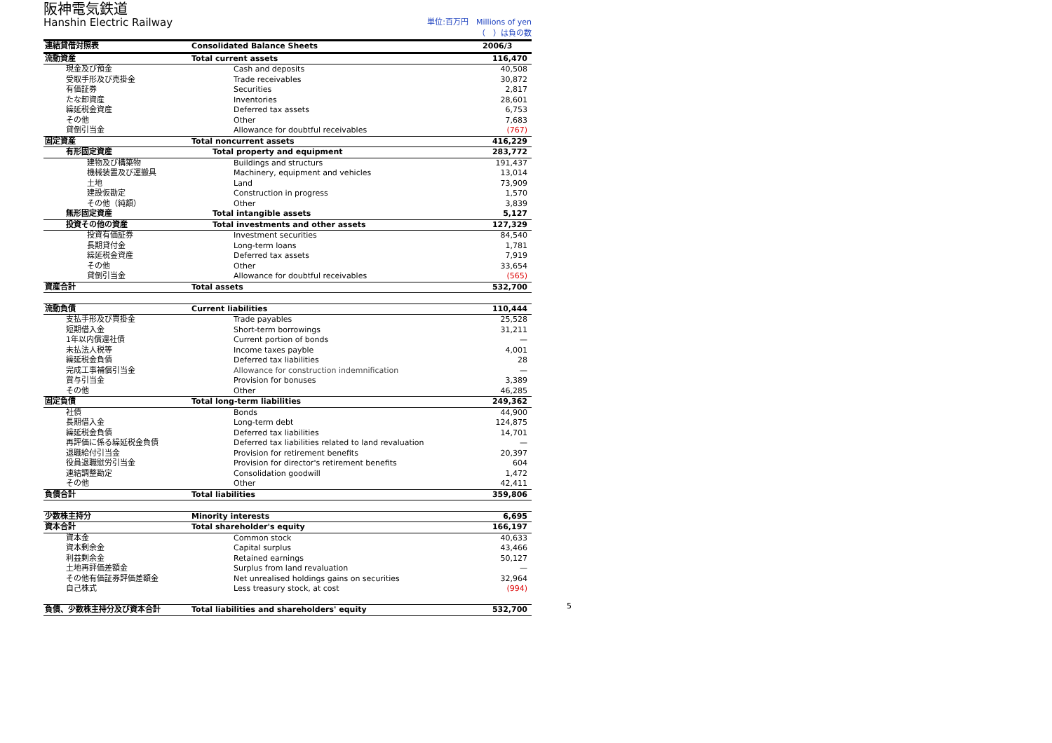阪神電気鉄道
Hanshin Electric Railway 単位:百万円　Millions of yen
（　）は負の数
| 連結貸借対照表 | Consolidated Balance Sheets | 2006/3 |
| --- | --- | --- |
| 流動資産 | Total current assets | 116,470 |
| 現金及び預金 | Cash and deposits | 40,508 |
| 受取手形及び売掛金 | Trade receivables | 30,872 |
| 有価証券 | Securities | 2,817 |
| たな卸資産 | Inventories | 28,601 |
| 繰延税金資産 | Deferred tax assets | 6,753 |
| その他 | Other | 7,683 |
| 貸倒引当金 | Allowance for doubtful receivables | (767) |
| 固定資産 | Total noncurrent assets | 416,229 |
| 有形固定資産 | Total property and equipment | 283,772 |
| 建物及び構築物 | Buildings and structurs | 191,437 |
| 機械装置及び運搬具 | Machinery, equipment and vehicles | 13,014 |
| 土地 | Land | 73,909 |
| 建設仮勘定 | Construction in progress | 1,570 |
| その他（純額） | Other | 3,839 |
| 無形固定資産 | Total intangible assets | 5,127 |
| 投資その他の資産 | Total investments and other assets | 127,329 |
| 投資有価証券 | Investment securities | 84,540 |
| 長期貸付金 | Long-term loans | 1,781 |
| 繰延税金資産 | Deferred tax assets | 7,919 |
| その他 | Other | 33,654 |
| 貸倒引当金 | Allowance for doubtful receivables | (565) |
| 資産合計 | Total assets | 532,700 |
| 流動負債 | Current liabilities | 110,444 |
| 支払手形及び買掛金 | Trade payables | 25,528 |
| 短期借入金 | Short-term borrowings | 31,211 |
| 1年以内償還社債 | Current portion of bonds | — |
| 未払法人税等 | Income taxes payble | 4,001 |
| 繰延税金負債 | Deferred tax liabilities | 28 |
| 完成工事補償引当金 | Allowance for construction indemnification | — |
| 賞与引当金 | Provision for bonuses | 3,389 |
| その他 | Other | 46,285 |
| 固定負債 | Total long-term liabilities | 249,362 |
| 社債 | Bonds | 44,900 |
| 長期借入金 | Long-term debt | 124,875 |
| 繰延税金負債 | Deferred tax liabilities | 14,701 |
| 再評価に係る繰延税金負債 | Deferred tax liabilities related to land revaluation | — |
| 退職給付引当金 | Provision for retirement benefits | 20,397 |
| 役員退職慰労引当金 | Provision for director's retirement benefits | 604 |
| 連結調整勘定 | Consolidation goodwill | 1,472 |
| その他 | Other | 42,411 |
| 負債合計 | Total liabilities | 359,806 |
| 少数株主持分 | Minority interests | 6,695 |
| 資本合計 | Total shareholder's equity | 166,197 |
| 資本金 | Common stock | 40,633 |
| 資本剰余金 | Capital surplus | 43,466 |
| 利益剰余金 | Retained earnings | 50,127 |
| 土地再評価差額金 | Surplus from land revaluation | — |
| その他有価証券評価差額金 | Net unrealised holdings gains on securities | 32,964 |
| 自己株式 | Less treasury stock, at cost | (994) |
| 負債、少数株主持分及び資本合計 | Total liabilities and shareholders' equity | 532,700 |
5